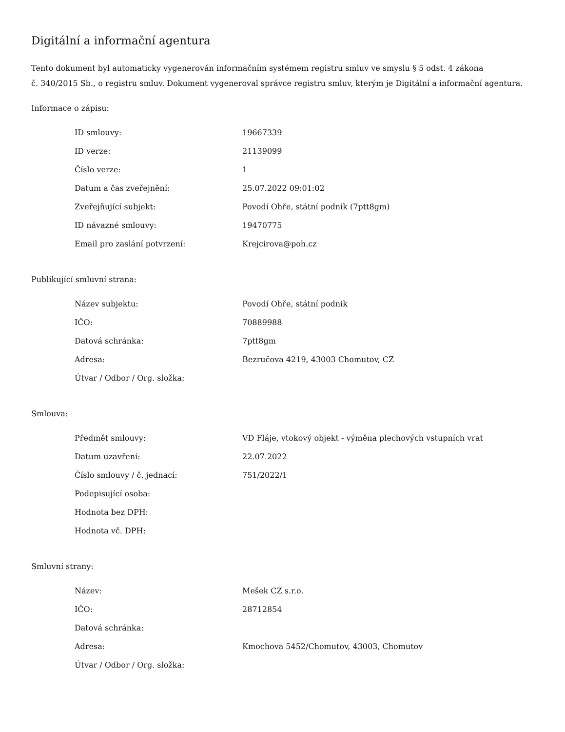Digitální a informační agentura
Tento dokument byl automaticky vygenerován informačním systémem registru smluv ve smyslu § 5 odst. 4 zákona
č. 340/2015 Sb., o registru smluv. Dokument vygeneroval správce registru smluv, kterým je Digitální a informační agentura.
Informace o zápisu:
| ID smlouvy: | 19667339 |
| ID verze: | 21139099 |
| Číslo verze: | 1 |
| Datum a čas zveřejnění: | 25.07.2022 09:01:02 |
| Zveřejňující subjekt: | Povodí Ohře, státní podnik (7ptt8gm) |
| ID návazné smlouvy: | 19470775 |
| Email pro zaslání potvrzení: | Krejcirova@poh.cz |
Publikující smluvní strana:
| Název subjektu: | Povodí Ohře, státní podnik |
| IČO: | 70889988 |
| Datová schránka: | 7ptt8gm |
| Adresa: | Bezručova 4219, 43003 Chomutov, CZ |
| Útvar / Odbor / Org. složka: | |
Smlouva:
| Předmět smlouvy: | VD Fláje, vtokový objekt - výměna plechových vstupních vrat |
| Datum uzavření: | 22.07.2022 |
| Číslo smlouvy / č. jednací: | 751/2022/1 |
| Podepisující osoba: | |
| Hodnota bez DPH: | |
| Hodnota vč. DPH: | |
Smluvní strany:
| Název: | Mešek CZ s.r.o. |
| IČO: | 28712854 |
| Datová schránka: | |
| Adresa: | Kmochova 5452/Chomutov, 43003, Chomutov |
| Útvar / Odbor / Org. složka: | |